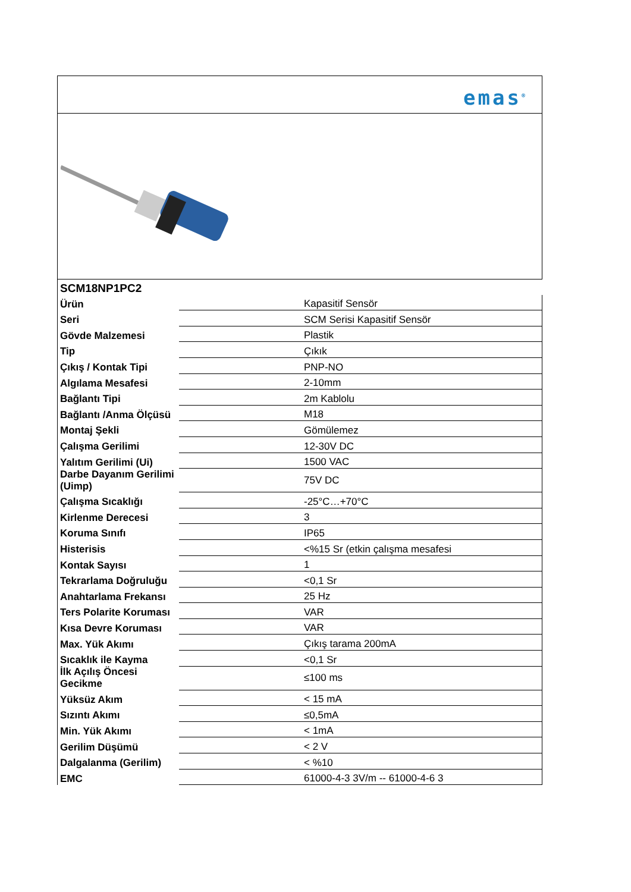emas<sup>®</sup>
| SCM18NP1PC2 | |
| Ürün | Kapasitif Sensör |
| Seri | SCM Serisi Kapasitif Sensör |
| Gövde Malzemesi | Plastik |
| Tip | Çıkık |
| Çıkış / Kontak Tipi | PNP-NO |
| Algılama Mesafesi | 2-10mm |
| Bağlantı Tipi | 2m Kablolu |
| Bağlantı /Anma Ölçüsü | M18 |
| Montaj Şekli | Gömülemez |
| Çalışma Gerilimi | 12-30V DC |
| Yalıtım Gerilimi (Ui) | 1500 VAC |
| Darbe Dayanım Gerilimi (Uimp) | 75V DC |
| Çalışma Sıcaklığı | -25°C…+70°C |
| Kirlenme Derecesi | 3 |
| Koruma Sınıfı | IP65 |
| Histerisis | <%15 Sr (etkin çalışma mesafesi |
| Kontak Sayısı | 1 |
| Tekrarlama Doğruluğu | <0,1 Sr |
| Anahtarlama Frekansı | 25 Hz |
| Ters Polarite Koruması | VAR |
| Kısa Devre Koruması | VAR |
| Max. Yük Akımı | Çıkış tarama 200mA |
| Sıcaklık ile Kayma | <0,1 Sr |
| İlk Açılış Öncesi Gecikme | ≤100 ms |
| Yüksüz Akım | < 15 mA |
| Sızıntı Akımı | ≤0,5mA |
| Min. Yük Akımı | < 1mA |
| Gerilim Düşümü | < 2 V |
| Dalgalanma (Gerilim) | < %10 |
| EMC | 61000-4-3 3V/m -- 61000-4-6 3 |